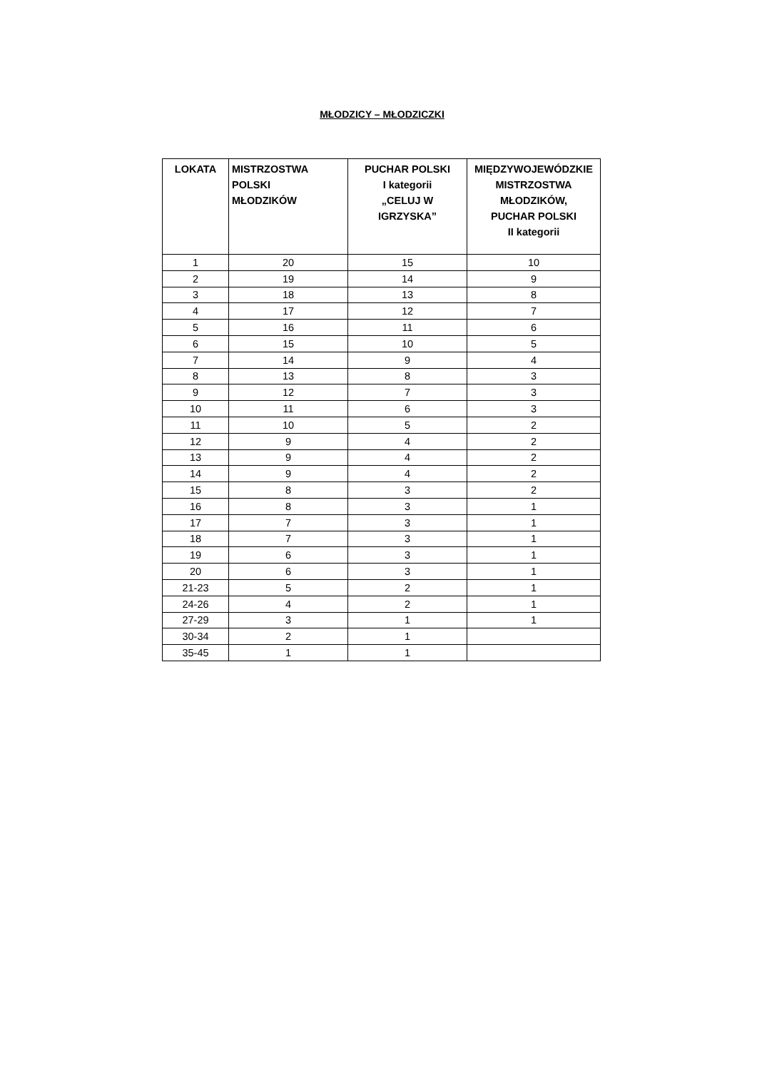MŁODZICY – MŁODZICZKI
| LOKATA | MISTRZOSTWA POLSKI MŁODZIKÓW | PUCHAR POLSKI I kategorii „CELUJ W IGRZYSKA” | MIĘDZYWOJEWÓDZKIE MISTRZOSTWA MŁODZIKÓW, PUCHAR POLSKI II kategorii |
| --- | --- | --- | --- |
| 1 | 20 | 15 | 10 |
| 2 | 19 | 14 | 9 |
| 3 | 18 | 13 | 8 |
| 4 | 17 | 12 | 7 |
| 5 | 16 | 11 | 6 |
| 6 | 15 | 10 | 5 |
| 7 | 14 | 9 | 4 |
| 8 | 13 | 8 | 3 |
| 9 | 12 | 7 | 3 |
| 10 | 11 | 6 | 3 |
| 11 | 10 | 5 | 2 |
| 12 | 9 | 4 | 2 |
| 13 | 9 | 4 | 2 |
| 14 | 9 | 4 | 2 |
| 15 | 8 | 3 | 2 |
| 16 | 8 | 3 | 1 |
| 17 | 7 | 3 | 1 |
| 18 | 7 | 3 | 1 |
| 19 | 6 | 3 | 1 |
| 20 | 6 | 3 | 1 |
| 21-23 | 5 | 2 | 1 |
| 24-26 | 4 | 2 | 1 |
| 27-29 | 3 | 1 | 1 |
| 30-34 | 2 | 1 | |
| 35-45 | 1 | 1 | |